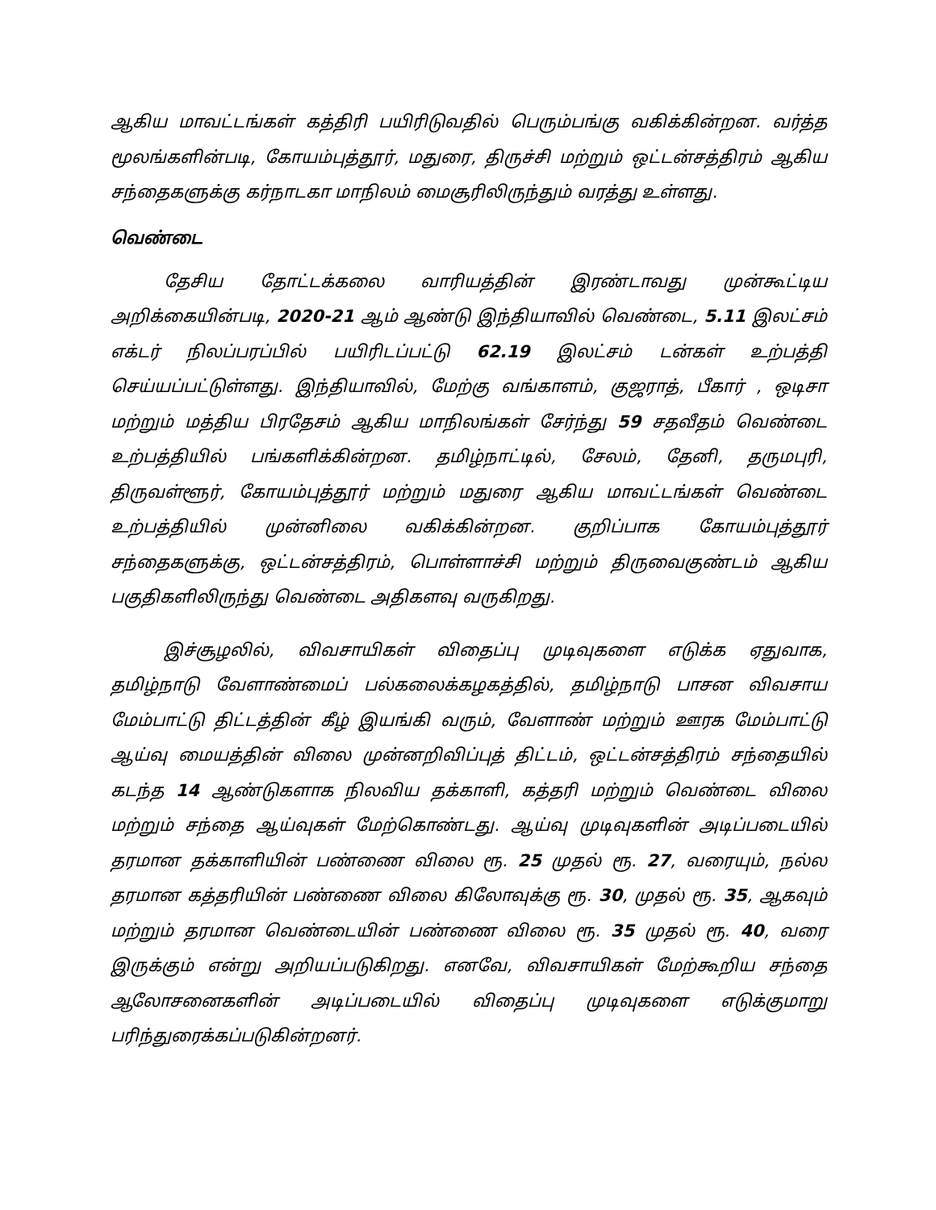ஆகிய மாவட்டங்கள் கத்திரி பயிரிடுவதில் பெரும்பங்கு வகிக்கின்றன. வர்த்த மூலங்களின்படி, கோயம்புத்தூர், மதுரை, திருச்சி மற்றும் ஒட்டன்சத்திரம் ஆகிய சந்தைகளுக்கு கர்நாடகா மாநிலம் மைசூரிலிருந்தும் வரத்து உள்ளது.
வெண்டை
தேசிய தோட்டக்கலை வாரியத்தின் இரண்டாவது முன்கூட்டிய அறிக்கையின்படி, 2020-21 ஆம் ஆண்டு இந்தியாவில் வெண்டை, 5.11 இலட்சம் எக்டர் நிலப்பரப்பில் பயிரிடப்பட்டு 62.19 இலட்சம் டன்கள் உற்பத்தி செய்யப்பட்டுள்ளது. இந்தியாவில், மேற்கு வங்காளம், குஜராத், பீகார் , ஒடிசா மற்றும் மத்திய பிரதேசம் ஆகிய மாநிலங்கள் சேர்ந்து 59 சதவீதம் வெண்டை உற்பத்தியில் பங்களிக்கின்றன. தமிழ்நாட்டில், சேலம், தேனி, தருமபுரி, திருவள்ளூர், கோயம்புத்தூர் மற்றும் மதுரை ஆகிய மாவட்டங்கள் வெண்டை உற்பத்தியில் முன்னிலை வகிக்கின்றன. குறிப்பாக கோயம்புத்தூர் சந்தைகளுக்கு, ஒட்டன்சத்திரம், பொள்ளாச்சி மற்றும் திருவைகுண்டம் ஆகிய பகுதிகளிலிருந்து வெண்டை அதிகளவு வருகிறது.
இச்சூழலில், விவசாயிகள் விதைப்பு முடிவுகளை எடுக்க ஏதுவாக, தமிழ்நாடு வேளாண்மைப் பல்கலைக்கழகத்தில், தமிழ்நாடு பாசன விவசாய மேம்பாட்டு திட்டத்தின் கீழ் இயங்கி வரும், வேளாண் மற்றும் ஊரக மேம்பாட்டு ஆய்வு மையத்தின் விலை முன்னறிவிப்புத் திட்டம், ஒட்டன்சத்திரம் சந்தையில் கடந்த 14 ஆண்டுகளாக நிலவிய தக்காளி, கத்தரி மற்றும் வெண்டை விலை மற்றும் சந்தை ஆய்வுகள் மேற்கொண்டது. ஆய்வு முடிவுகளின் அடிப்படையில் தரமான தக்காளியின் பண்ணை விலை ரூ. 25 முதல் ரூ. 27, வரையும், நல்ல தரமான கத்தரியின் பண்ணை விலை கிலோவுக்கு ரூ. 30, முதல் ரூ. 35, ஆகவும் மற்றும் தரமான வெண்டையின் பண்ணை விலை ரூ. 35 முதல் ரூ. 40, வரை இருக்கும் என்று அறியப்படுகிறது. எனவே, விவசாயிகள் மேற்கூறிய சந்தை ஆலோசனைகளின் அடிப்படையில் விதைப்பு முடிவுகளை எடுக்குமாறு பரிந்துரைக்கப்படுகின்றனர்.